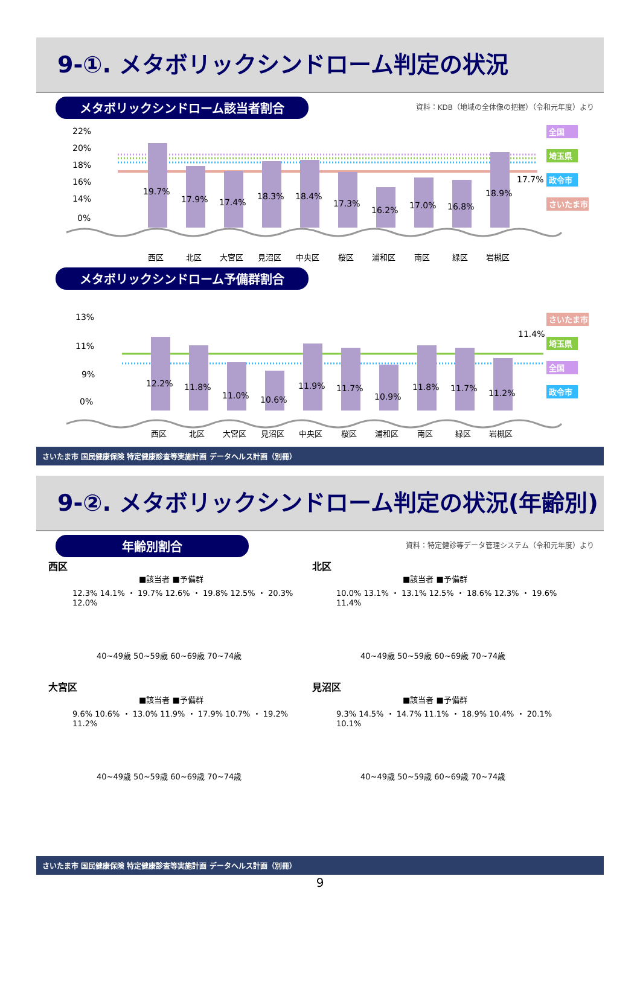9-①. メタボリックシンドローム判定の状況
メタボリックシンドローム該当者割合 資料：KDB（地域の全体像の把握）（令和元年度）より
22%
20%
18%
16%
14%
0%
19.7%
17.9%
17.4%
18.3%
18.4%
17.3%
16.2%
17.0%
16.8%
18.9%
17.7%
西区
北区
大宮区
見沼区
中央区
桜区
浦和区
南区
緑区
岩槻区
全国
埼玉県
政令市
さいたま市
メタボリックシンドローム予備群割合
13%
11%
9%
0%
12.2%
11.8%
11.0%
10.6%
11.9%
11.7%
10.9%
11.8%
11.7%
11.2%
11.4%
西区
北区
大宮区
見沼区
中央区
桜区
浦和区
南区
緑区
岩槻区
さいたま市
埼玉県
全国
政令市
さいたま市 国民健康保険 特定健康診査等実施計画 データヘルス計画（別冊）
9-②. メタボリックシンドローム判定の状況(年齢別)
年齢別割合 資料：特定健診等データ管理システム（令和元年度）より
西区
■該当者 ■予備群
12.3% 14.1% ・ 19.7% 12.6% ・ 19.8% 12.5% ・ 20.3% 12.0%
40~49歳 50~59歳 60~69歳 70~74歳
北区
■該当者 ■予備群
10.0% 13.1% ・ 13.1% 12.5% ・ 18.6% 12.3% ・ 19.6% 11.4%
40~49歳 50~59歳 60~69歳 70~74歳
大宮区
■該当者 ■予備群
9.6% 10.6% ・ 13.0% 11.9% ・ 17.9% 10.7% ・ 19.2% 11.2%
40~49歳 50~59歳 60~69歳 70~74歳
見沼区
■該当者 ■予備群
9.3% 14.5% ・ 14.7% 11.1% ・ 18.9% 10.4% ・ 20.1% 10.1%
40~49歳 50~59歳 60~69歳 70~74歳
さいたま市 国民健康保険 特定健康診査等実施計画 データヘルス計画（別冊）
9